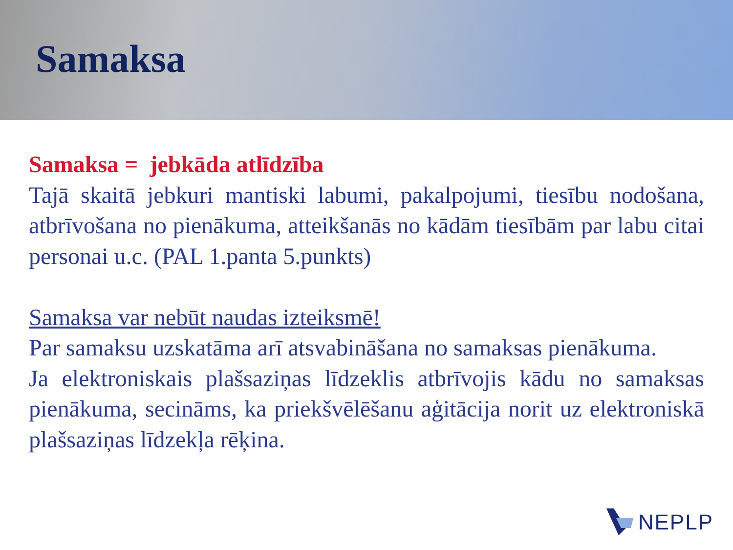Samaksa
Samaksa = jebkāda atlīdzība
Tajā skaitā jebkuri mantiski labumi, pakalpojumi, tiesību nodošana, atbrīvošana no pienākuma, atteikšanās no kādām tiesībām par labu citai personai u.c. (PAL 1.panta 5.punkts)
Samaksa var nebūt naudas izteiksmē!
Par samaksu uzskatāma arī atsvabināšana no samaksas pienākuma.
Ja elektroniskais plašsaziņas līdzeklis atbrīvojis kādu no samaksas pienākuma, secināms, ka priekšvēlēšanu aģitācija norit uz elektroniskā plašsaziņas līdzekļa rēķina.
NEPLP